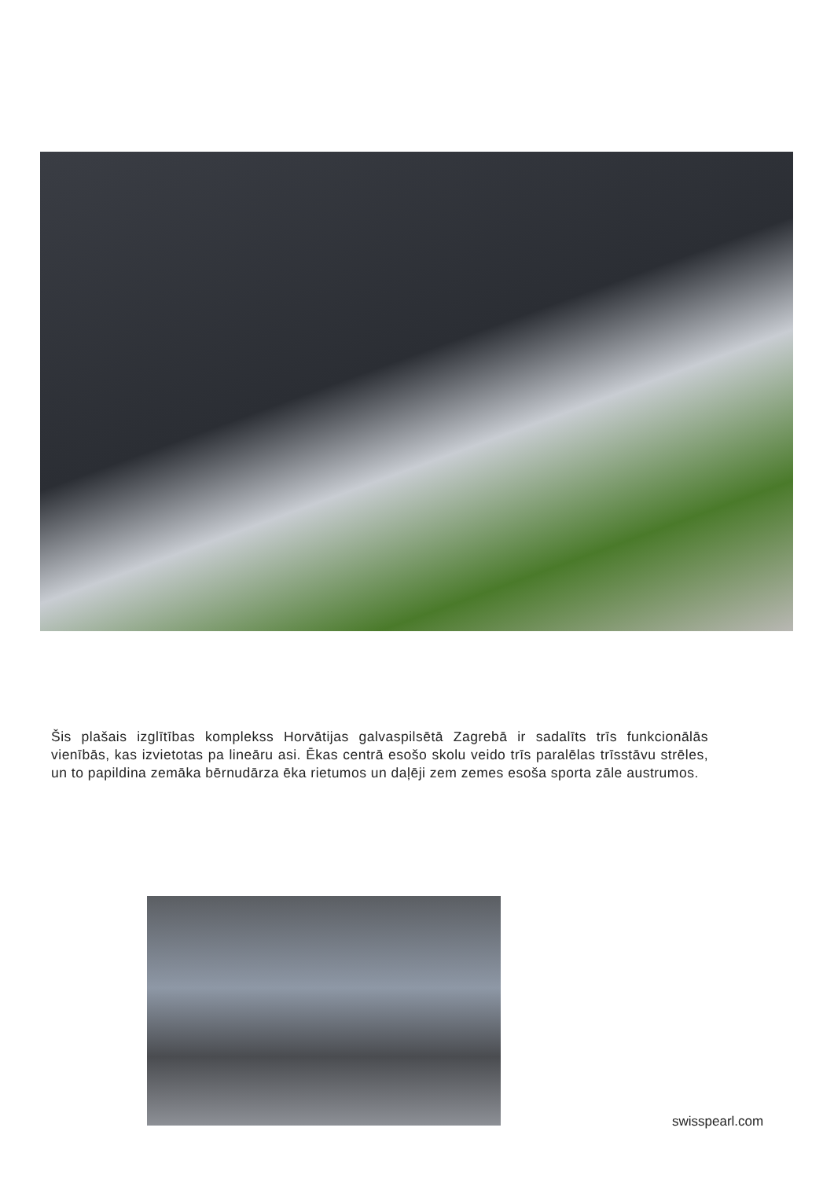Šis plašais izglītības komplekss Horvātijas galvaspilsētā Zagrebā ir sadalīts trīs funkcionālās vienībās, kas izvietotas pa lineāru asi. Ēkas centrā esošo skolu veido trīs paralēlas trīsstāvu strēles, un to papildina zemāka bērnudārza ēka rietumos un daļēji zem zemes esoša sporta zāle austrumos.
swisspearl.com